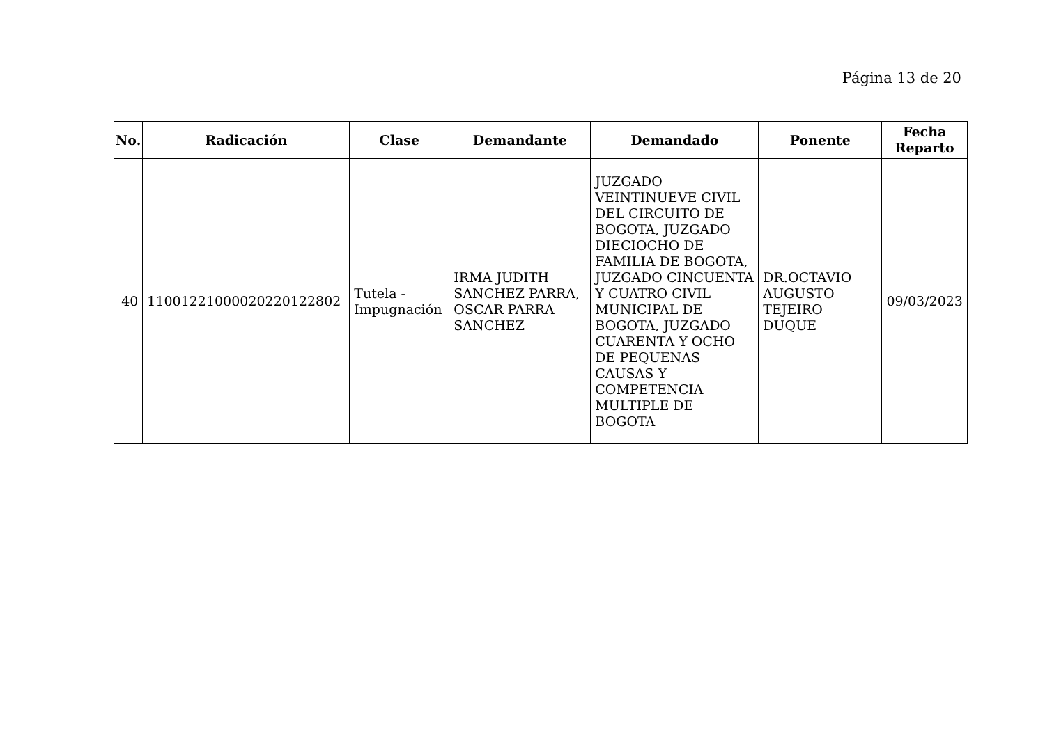Página 13 de 20
| No. | Radicación | Clase | Demandante | Demandado | Ponente | Fecha Reparto |
| --- | --- | --- | --- | --- | --- | --- |
| 40 | 11001221000020220122802 | Tutela - Impugnación | IRMA JUDITH SANCHEZ PARRA, OSCAR PARRA SANCHEZ | JUZGADO VEINTINUEVE CIVIL DEL CIRCUITO DE BOGOTA, JUZGADO DIECIOCHO DE FAMILIA DE BOGOTA, JUZGADO CINCUENTA Y CUATRO CIVIL MUNICIPAL DE BOGOTA, JUZGADO CUARENTA Y OCHO DE PEQUENAS CAUSAS Y COMPETENCIA MULTIPLE DE BOGOTA | DR.OCTAVIO AUGUSTO TEJEIRO DUQUE | 09/03/2023 |